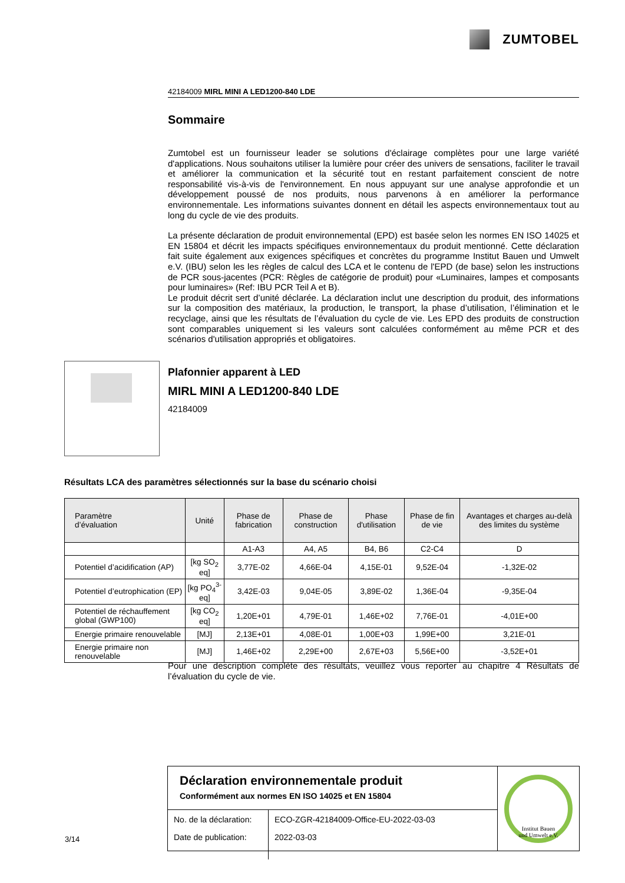ZUMTOBEL
42184009 MIRL MINI A LED1200-840 LDE
Sommaire
Zumtobel est un fournisseur leader se solutions d'éclairage complètes pour une large variété d'applications. Nous souhaitons utiliser la lumière pour créer des univers de sensations, faciliter le travail et améliorer la communication et la sécurité tout en restant parfaitement conscient de notre responsabilité vis-à-vis de l'environnement. En nous appuyant sur une analyse approfondie et un développement poussé de nos produits, nous parvenons à en améliorer la performance environnementale. Les informations suivantes donnent en détail les aspects environnementaux tout au long du cycle de vie des produits.
La présente déclaration de produit environnemental (EPD) est basée selon les normes EN ISO 14025 et EN 15804 et décrit les impacts spécifiques environnementaux du produit mentionné. Cette déclaration fait suite également aux exigences spécifiques et concrètes du programme Institut Bauen und Umwelt e.V. (IBU) selon les les règles de calcul des LCA et le contenu de l'EPD (de base) selon les instructions de PCR sous-jacentes (PCR: Règles de catégorie de produit) pour «Luminaires, lampes et composants pour luminaires» (Ref: IBU PCR Teil A et B).
Le produit décrit sert d’unité déclarée. La déclaration inclut une description du produit, des informations sur la composition des matériaux, la production, le transport, la phase d’utilisation, l’élimination et le recyclage, ainsi que les résultats de l’évaluation du cycle de vie. Les EPD des produits de construction sont comparables uniquement si les valeurs sont calculées conformément au même PCR et des scénarios d'utilisation appropriés et obligatoires.
Plafonnier apparent à LED
MIRL MINI A LED1200-840 LDE
42184009
Résultats LCA des paramètres sélectionnés sur la base du scénario choisi
| Paramètre d’évaluation | Unité | Phase de fabrication | Phase de construction | Phase d'utilisation | Phase de fin de vie | Avantages et charges au-delà des limites du système |
| --- | --- | --- | --- | --- | --- | --- |
| | | A1-A3 | A4, A5 | B4, B6 | C2-C4 | D |
| Potentiel d’acidification (AP) | [kg SO<sub>2</sub> eq] | 3,77E-02 | 4,66E-04 | 4,15E-01 | 9,52E-04 | -1,32E-02 |
| Potentiel d’eutrophication (EP) | [kg PO<sub>4</sub><sup>3-</sup> eq] | 3,42E-03 | 9,04E-05 | 3,89E-02 | 1,36E-04 | -9,35E-04 |
| Potentiel de réchauffement global (GWP100) | [kg CO<sub>2</sub> eq] | 1,20E+01 | 4,79E-01 | 1,46E+02 | 7,76E-01 | -4,01E+00 |
| Energie primaire renouvelable | [MJ] | 2,13E+01 | 4,08E-01 | 1,00E+03 | 1,99E+00 | 3,21E-01 |
| Energie primaire non renouvelable | [MJ] | 1,46E+02 | 2,29E+00 | 2,67E+03 | 5,56E+00 | -3,52E+01 |
Pour une description complète des résultats, veuillez vous reporter au chapitre 4 Résultats de l’évaluation du cycle de vie.
Déclaration environnementale produit
Conformément aux normes EN ISO 14025 et EN 15804
| No. de la déclaration: | ECO-ZGR-42184009-Office-EU-2022-03-03 |
| Date de publication: | 2022-03-03 |
Institut Bauen
und Umwelt e.V.
3/14